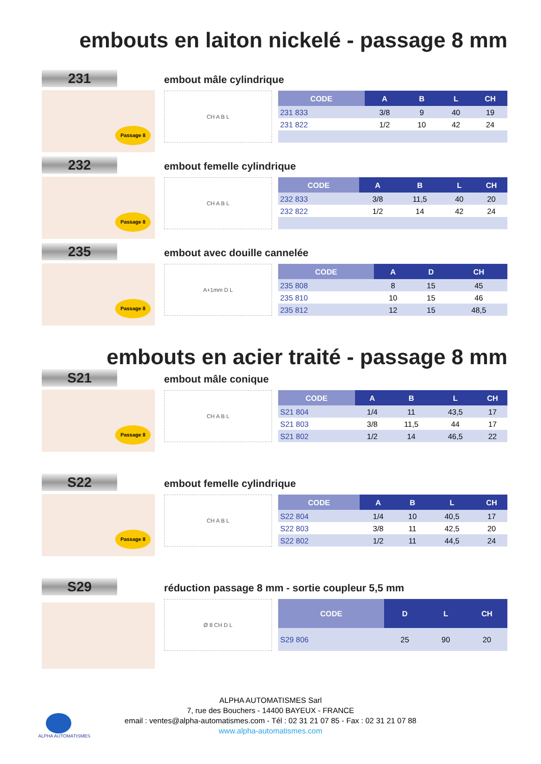embouts en laiton nickelé - passage 8 mm
231
Passage 8
embout mâle cylindrique
CH A B L
| CODE | A | B | L | CH |
| --- | --- | --- | --- | --- |
| 231 833 | 3/8 | 9 | 40 | 19 |
| 231 822 | 1/2 | 10 | 42 | 24 |
232
Passage 8
embout femelle cylindrique
CH A B L
| CODE | A | B | L | CH |
| --- | --- | --- | --- | --- |
| 232 833 | 3/8 | 11,5 | 40 | 20 |
| 232 822 | 1/2 | 14 | 42 | 24 |
235
Passage 8
embout avec douille cannelée
A+1mm D L
| CODE | A | D | CH |
| --- | --- | --- | --- |
| 235 808 | 8 | 15 | 45 |
| 235 810 | 10 | 15 | 46 |
| 235 812 | 12 | 15 | 48,5 |
embouts en acier traité - passage 8 mm
S21
Passage 8
embout mâle conique
CH A B L
| CODE | A | B | L | CH |
| --- | --- | --- | --- | --- |
| S21 804 | 1/4 | 11 | 43,5 | 17 |
| S21 803 | 3/8 | 11,5 | 44 | 17 |
| S21 802 | 1/2 | 14 | 46,5 | 22 |
S22
Passage 8
embout femelle cylindrique
CH A B L
| CODE | A | B | L | CH |
| --- | --- | --- | --- | --- |
| S22 804 | 1/4 | 10 | 40,5 | 17 |
| S22 803 | 3/8 | 11 | 42,5 | 20 |
| S22 802 | 1/2 | 11 | 44,5 | 24 |
S29
réduction passage 8 mm - sortie coupleur 5,5 mm
Ø 8 CH D L
| CODE | D | L | CH |
| --- | --- | --- | --- |
| S29 806 | 25 | 90 | 20 |
ALPHA AUTOMATISMES Sarl
7, rue des Bouchers - 14400 BAYEUX - FRANCE
email : ventes@alpha-automatismes.com - Tél : 02 31 21 07 85 - Fax : 02 31 21 07 88
www.alpha-automatismes.com
ALPHA AUTOMATISMES